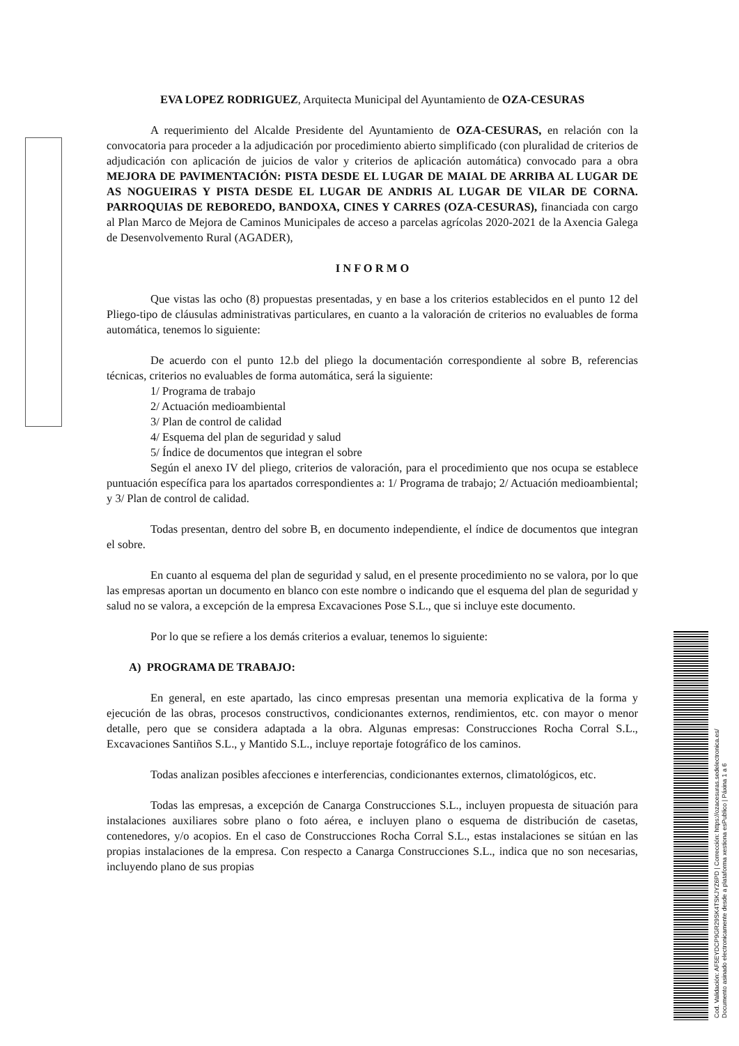EVA LOPEZ RODRIGUEZ, Arquitecta Municipal del Ayuntamiento de OZA-CESURAS
A requerimiento del Alcalde Presidente del Ayuntamiento de OZA-CESURAS, en relación con la convocatoria para proceder a la adjudicación por procedimiento abierto simplificado (con pluralidad de criterios de adjudicación con aplicación de juicios de valor y criterios de aplicación automática) convocado para a obra MEJORA DE PAVIMENTACIÓN: PISTA DESDE EL LUGAR DE MAIAL DE ARRIBA AL LUGAR DE AS NOGUEIRAS Y PISTA DESDE EL LUGAR DE ANDRIS AL LUGAR DE VILAR DE CORNA. PARROQUIAS DE REBOREDO, BANDOXA, CINES Y CARRES (OZA-CESURAS), financiada con cargo al Plan Marco de Mejora de Caminos Municipales de acceso a parcelas agrícolas 2020-2021 de la Axencia Galega de Desenvolvemento Rural (AGADER),
I N F O R M O
Que vistas las ocho (8) propuestas presentadas, y en base a los criterios establecidos en el punto 12 del Pliego-tipo de cláusulas administrativas particulares, en cuanto a la valoración de criterios no evaluables de forma automática, tenemos lo siguiente:
De acuerdo con el punto 12.b del pliego la documentación correspondiente al sobre B, referencias técnicas, criterios no evaluables de forma automática, será la siguiente:
1/ Programa de trabajo
2/ Actuación medioambiental
3/ Plan de control de calidad
4/ Esquema del plan de seguridad y salud
5/ Índice de documentos que integran el sobre
Según el anexo IV del pliego, criterios de valoración, para el procedimiento que nos ocupa se establece puntuación específica para los apartados correspondientes a: 1/ Programa de trabajo; 2/ Actuación medioambiental; y 3/ Plan de control de calidad.
Todas presentan, dentro del sobre B, en documento independiente, el índice de documentos que integran el sobre.
En cuanto al esquema del plan de seguridad y salud, en el presente procedimiento no se valora, por lo que las empresas aportan un documento en blanco con este nombre o indicando que el esquema del plan de seguridad y salud no se valora, a excepción de la empresa Excavaciones Pose S.L., que si incluye este documento.
Por lo que se refiere a los demás criterios a evaluar, tenemos lo siguiente:
A) PROGRAMA DE TRABAJO:
En general, en este apartado, las cinco empresas presentan una memoria explicativa de la forma y ejecución de las obras, procesos constructivos, condicionantes externos, rendimientos, etc. con mayor o menor detalle, pero que se considera adaptada a la obra. Algunas empresas: Construcciones Rocha Corral S.L., Excavaciones Santiños S.L., y Mantido S.L., incluye reportaje fotográfico de los caminos.
Todas analizan posibles afecciones e interferencias, condicionantes externos, climatológicos, etc.
Todas las empresas, a excepción de Canarga Construcciones S.L., incluyen propuesta de situación para instalaciones auxiliares sobre plano o foto aérea, e incluyen plano o esquema de distribución de casetas, contenedores, y/o acopios. En el caso de Construcciones Rocha Corral S.L., estas instalaciones se sitúan en las propias instalaciones de la empresa. Con respecto a Canarga Construcciones S.L., indica que no son necesarias, incluyendo plano de sus propias
Cod. Validación: AF5EYDCP9GR29SK4TSKJYZ6PD | Corrección: https://ozacesuras.sedelectronica.es/
Documento asinado electronicamente desde a plataforma xestiona esPublico | Páxina 1 a 6